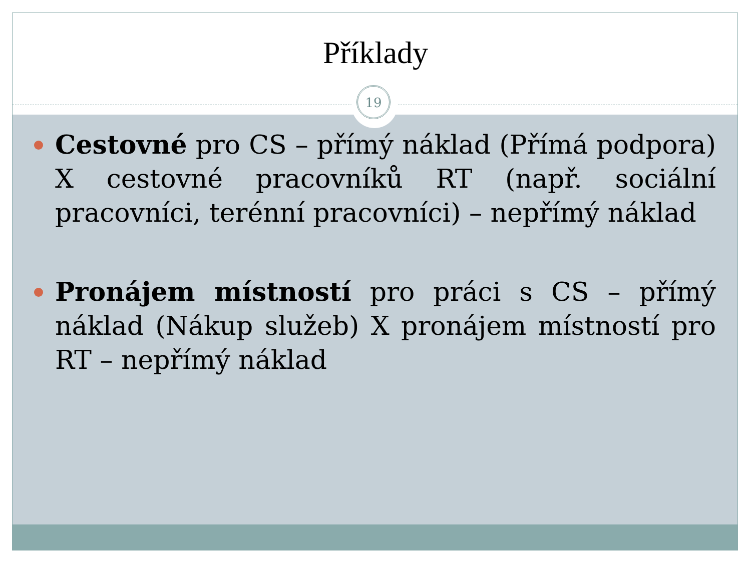Příklady
19
Cestovné pro CS – přímý náklad (Přímá podpora) X cestovné pracovníků RT (např. sociální pracovníci, terénní pracovníci) – nepřímý náklad
Pronájem místností pro práci s CS – přímý náklad (Nákup služeb) X pronájem místností pro RT – nepřímý náklad